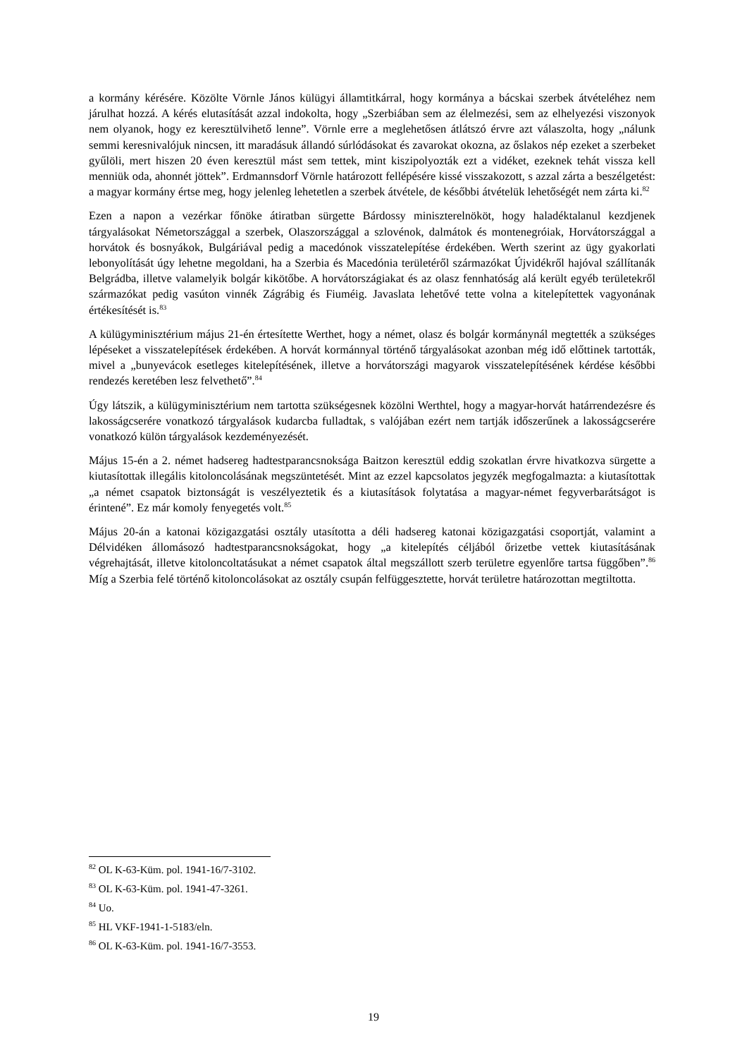a kormány kérésére. Közölte Vörnle János külügyi államtitkárral, hogy kormánya a bácskai szerbek átvételéhez nem járulhat hozzá. A kérés elutasítását azzal indokolta, hogy „Szerbiában sem az élelmezési, sem az elhelyezési viszonyok nem olyanok, hogy ez keresztülvihető lenne”. Vörnle erre a meglehetősen átlátszó érvre azt válaszolta, hogy „nálunk semmi keresnivalójuk nincsen, itt maradásuk állandó súrlódásokat és zavarokat okozna, az őslakos nép ezeket a szerbeket gyűlöli, mert hiszen 20 éven keresztül mást sem tettek, mint kiszipolyozták ezt a vidéket, ezeknek tehát vissza kell menniük oda, ahonnét jöttek”. Erdmannsdorf Vörnle határozott fellépésére kissé visszakozott, s azzal zárta a beszélgetést: a magyar kormány értse meg, hogy jelenleg lehetetlen a szerbek átvétele, de későbbi átvételük lehetőségét nem zárta ki.<sup>82</sup>
Ezen a napon a vezérkar főnöke átiratban sürgette Bárdossy miniszterelnököt, hogy haladéktalanul kezdjenek tárgyalásokat Németországgal a szerbek, Olaszországgal a szlovénok, dalmátok és montenegróiak, Horvátországgal a horvátok és bosnyákok, Bulgáriával pedig a macedónok visszatelepítése érdekében. Werth szerint az ügy gyakorlati lebonyolítását úgy lehetne megoldani, ha a Szerbia és Macedónia területéről származókat Újvidékről hajóval szállítanák Belgrádba, illetve valamelyik bolgár kikötőbe. A horvátországiakat és az olasz fennhatóság alá került egyéb területekről származókat pedig vasúton vinnék Zágrábig és Fiuméig. Javaslata lehetővé tette volna a kitelepítettek vagyonának értékesítését is.<sup>83</sup>
A külügyminisztérium május 21-én értesítette Werthet, hogy a német, olasz és bolgár kormánynál megtették a szükséges lépéseket a visszatelepítések érdekében. A horvát kormánnyal történő tárgyalásokat azonban még idő előttinek tartották, mivel a „bunyevácok esetleges kitelepítésének, illetve a horvátországi magyarok visszatelepítésének kérdése későbbi rendezés keretében lesz felvethető”.<sup>84</sup>
Úgy látszik, a külügyminisztérium nem tartotta szükségesnek közölni Werthtel, hogy a magyar-horvát határrendezésre és lakosságcserére vonatkozó tárgyalások kudarcba fulladtak, s valójában ezért nem tartják időszerűnek a lakosságcserére vonatkozó külön tárgyalások kezdeményezését.
Május 15-én a 2. német hadsereg hadtestparancsnoksága Baitzon keresztül eddig szokatlan érvre hivatkozva sürgette a kiutasítottak illegális kitoloncolásának megszüntetését. Mint az ezzel kapcsolatos jegyzék megfogalmazta: a kiutasítottak „a német csapatok biztonságát is veszélyeztetik és a kiutasítások folytatása a magyar-német fegyverbarátságot is érintené”. Ez már komoly fenyegetés volt.<sup>85</sup>
Május 20-án a katonai közigazgatási osztály utasította a déli hadsereg katonai közigazgatási csoportját, valamint a Délvidéken állomásozó hadtestparancsnokságokat, hogy „a kitelepítés céljából őrizetbe vettek kiutasításának végrehajtását, illetve kitoloncoltatásukat a német csapatok által megszállott szerb területre egyenlőre tartsa függőben”.<sup>86</sup> Míg a Szerbia felé történő kitoloncolásokat az osztály csupán felfüggesztette, horvát területre határozottan megtiltotta.
<sup>82</sup> OL K-63-Küm. pol. 1941-16/7-3102.
<sup>83</sup> OL K-63-Küm. pol. 1941-47-3261.
<sup>84</sup> Uo.
<sup>85</sup> HL VKF-1941-1-5183/eln.
<sup>86</sup> OL K-63-Küm. pol. 1941-16/7-3553.
19